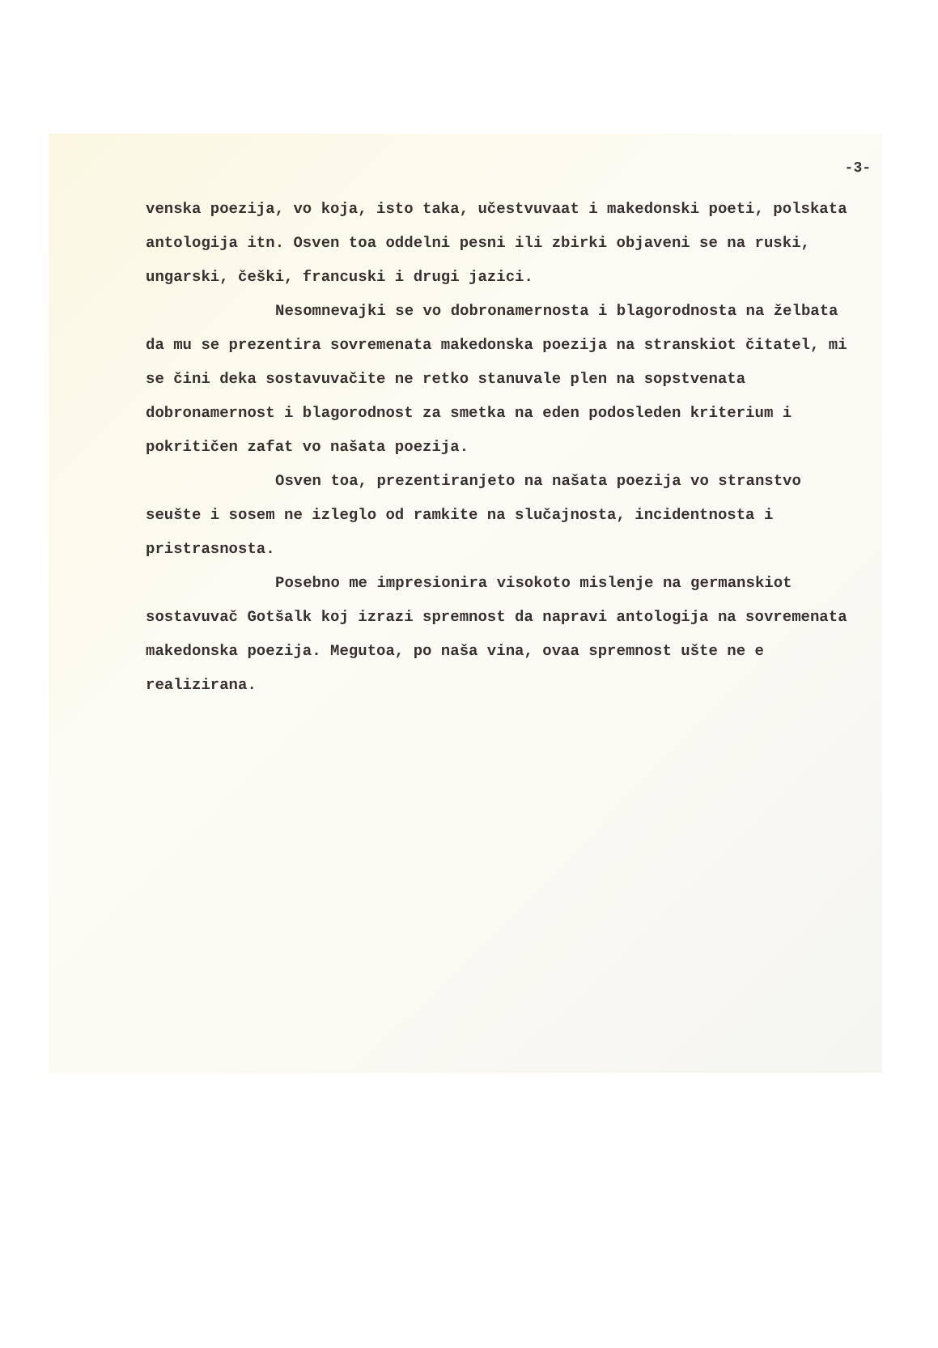-3-
venska poezija, vo koja, isto taka, učestvuvaat i makedonski poeti, polskata antologija itn. Osven toa oddelni pesni ili zbirki objaveni se na ruski, ungarski, češki, francuski i drugi jazici.
Nesomnevajki se vo dobronamernosta i blagorodnosta na želbata da mu se prezentira sovremenata makedonska poezija na stranskiot čitatel, mi se čini deka sostavuvačite ne retko stanuvale plen na sopstvenata dobronamernost i blagorodnost za smetka na eden podosleden kriterium i pokritičen zafat vo našata poezija.
Osven toa, prezentiranjeto na našata poezija vo stranstvo seušte i sosem ne izleglo od ramkite na slučajnosta, incidentnosta i pristrasnosta.
Posebno me impresionira visokoto mislenje na germanskiot sostavuvač Gotšalk koj izrazi spremnost da napravi antologija na sovremenata makedonska poezija. Megutoa, po naša vina, ovaa spremnost ušte ne e realizirana.